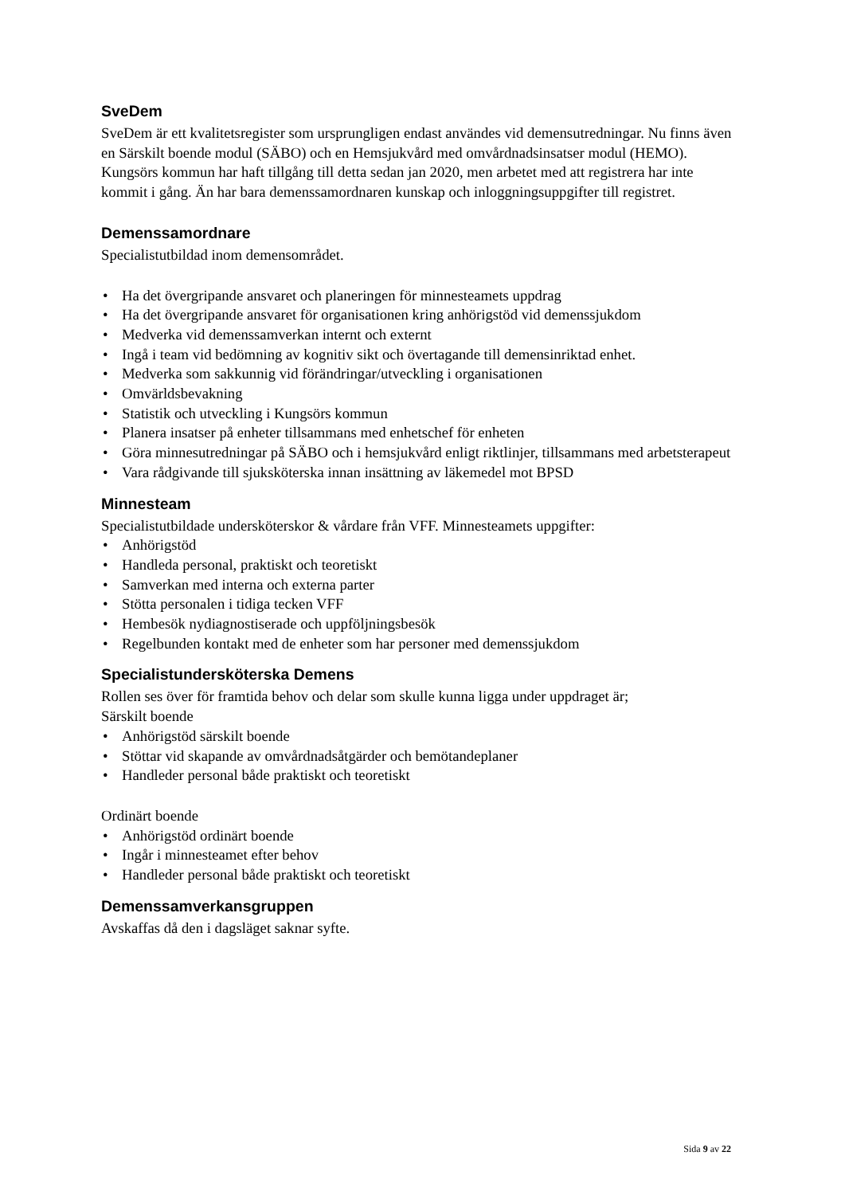SveDem
SveDem är ett kvalitetsregister som ursprungligen endast användes vid demensutredningar. Nu finns även en Särskilt boende modul (SÄBO) och en Hemsjukvård med omvårdnadsinsatser modul (HEMO). Kungsörs kommun har haft tillgång till detta sedan jan 2020, men arbetet med att registrera har inte kommit i gång. Än har bara demenssamordnaren kunskap och inloggningsuppgifter till registret.
Demenssamordnare
Specialistutbildad inom demensområdet.
• Ha det övergripande ansvaret och planeringen för minnesteamets uppdrag
• Ha det övergripande ansvaret för organisationen kring anhörigstöd vid demenssjukdom
• Medverka vid demenssamverkan internt och externt
• Ingå i team vid bedömning av kognitiv sikt och övertagande till demensinriktad enhet.
• Medverka som sakkunnig vid förändringar/utveckling i organisationen
• Omvärldsbevakning
• Statistik och utveckling i Kungsörs kommun
• Planera insatser på enheter tillsammans med enhetschef för enheten
• Göra minnesutredningar på SÄBO och i hemsjukvård enligt riktlinjer, tillsammans med arbetsterapeut
• Vara rådgivande till sjuksköterska innan insättning av läkemedel mot BPSD
Minnesteam
Specialistutbildade undersköterskor & vårdare från VFF. Minnesteamets uppgifter:
• Anhörigstöd
• Handleda personal, praktiskt och teoretiskt
• Samverkan med interna och externa parter
• Stötta personalen i tidiga tecken VFF
• Hembesök nydiagnostiserade och uppföljningsbesök
• Regelbunden kontakt med de enheter som har personer med demenssjukdom
Specialistundersköterska Demens
Rollen ses över för framtida behov och delar som skulle kunna ligga under uppdraget är;
Särskilt boende
• Anhörigstöd särskilt boende
• Stöttar vid skapande av omvårdnadsåtgärder och bemötandeplaner
• Handleder personal både praktiskt och teoretiskt
Ordinärt boende
• Anhörigstöd ordinärt boende
• Ingår i minnesteamet efter behov
• Handleder personal både praktiskt och teoretiskt
Demenssamverkansgruppen
Avskaffas då den i dagsläget saknar syfte.
Sida 9 av 22